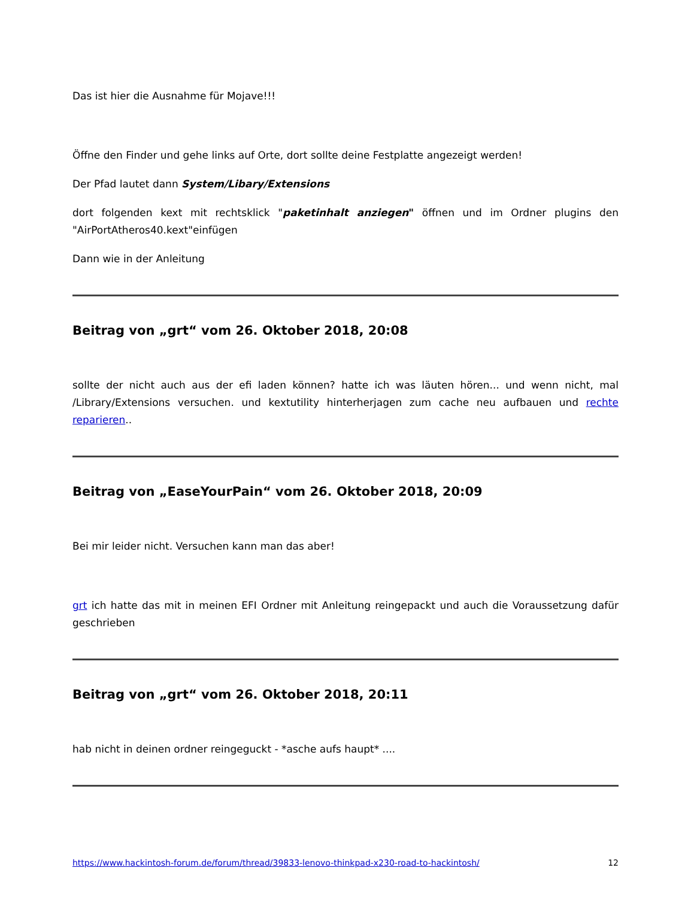Das ist hier die Ausnahme für Mojave!!!
Öffne den Finder und gehe links auf Orte, dort sollte deine Festplatte angezeigt werden!
Der Pfad lautet dann System/Libary/Extensions
dort folgenden kext mit rechtsklick "paketinhalt anziegen" öffnen und im Ordner plugins den "AirPortAtheros40.kext"einfügen
Dann wie in der Anleitung
Beitrag von „grt“ vom 26. Oktober 2018, 20:08
sollte der nicht auch aus der efi laden können? hatte ich was läuten hören... und wenn nicht, mal /Library/Extensions versuchen. und kextutility hinterherjagen zum cache neu aufbauen und rechte reparieren..
Beitrag von „EaseYourPain“ vom 26. Oktober 2018, 20:09
Bei mir leider nicht. Versuchen kann man das aber!
grt ich hatte das mit in meinen EFI Ordner mit Anleitung reingepackt und auch die Voraussetzung dafür geschrieben
Beitrag von „grt“ vom 26. Oktober 2018, 20:11
hab nicht in deinen ordner reingeguckt - *asche aufs haupt* ....
https://www.hackintosh-forum.de/forum/thread/39833-lenovo-thinkpad-x230-road-to-hackintosh/ 12